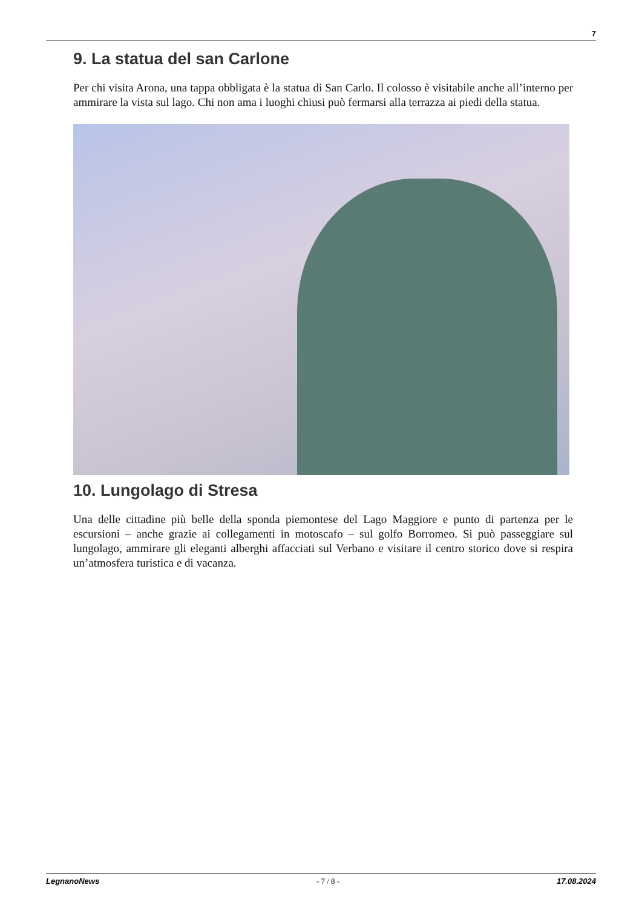7
9. La statua del san Carlone
Per chi visita Arona, una tappa obbligata è la statua di San Carlo. Il colosso è visitabile anche all’interno per ammirare la vista sul lago. Chi non ama i luoghi chiusi può fermarsi alla terrazza ai piedi della statua.
10. Lungolago di Stresa
Una delle cittadine più belle della sponda piemontese del Lago Maggiore e punto di partenza per le escursioni – anche grazie ai collegamenti in motoscafo – sul golfo Borromeo. Si può passeggiare sul lungolago, ammirare gli eleganti alberghi affacciati sul Verbano e visitare il centro storico dove si respira un’atmosfera turistica e di vacanza.
LegnanoNews - 7 / 8 - 17.08.2024